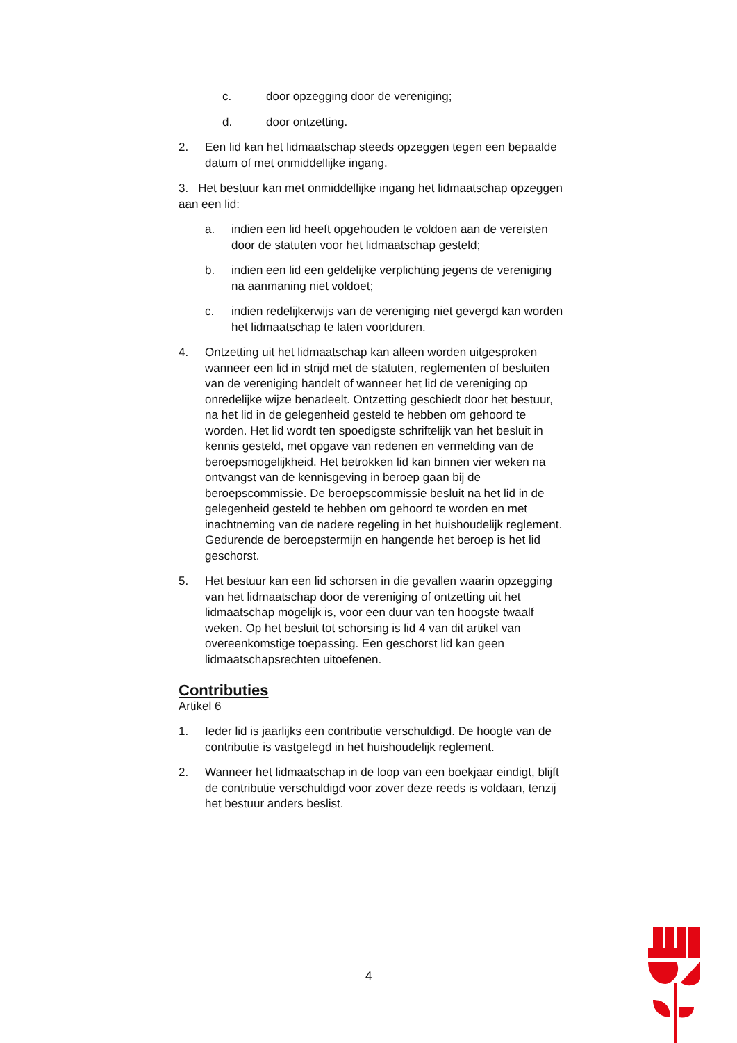c. door opzegging door de vereniging;
d. door ontzetting.
2. Een lid kan het lidmaatschap steeds opzeggen tegen een bepaalde datum of met onmiddellijke ingang.
3. Het bestuur kan met onmiddellijke ingang het lidmaatschap opzeggen aan een lid:
a. indien een lid heeft opgehouden te voldoen aan de vereisten door de statuten voor het lidmaatschap gesteld;
b. indien een lid een geldelijke verplichting jegens de vereniging na aanmaning niet voldoet;
c. indien redelijkerwijs van de vereniging niet gevergd kan worden het lidmaatschap te laten voortduren.
4. Ontzetting uit het lidmaatschap kan alleen worden uitgesproken wanneer een lid in strijd met de statuten, reglementen of besluiten van de vereniging handelt of wanneer het lid de vereniging op onredelijke wijze benadeelt. Ontzetting geschiedt door het bestuur, na het lid in de gelegenheid gesteld te hebben om gehoord te worden. Het lid wordt ten spoedigste schriftelijk van het besluit in kennis gesteld, met opgave van redenen en vermelding van de beroepsmogelijkheid. Het betrokken lid kan binnen vier weken na ontvangst van de kennisgeving in beroep gaan bij de beroepscommissie. De beroepscommissie besluit na het lid in de gelegenheid gesteld te hebben om gehoord te worden en met inachtneming van de nadere regeling in het huishoudelijk reglement. Gedurende de beroepstermijn en hangende het beroep is het lid geschorst.
5. Het bestuur kan een lid schorsen in die gevallen waarin opzegging van het lidmaatschap door de vereniging of ontzetting uit het lidmaatschap mogelijk is, voor een duur van ten hoogste twaalf weken. Op het besluit tot schorsing is lid 4 van dit artikel van overeenkomstige toepassing. Een geschorst lid kan geen lidmaatschapsrechten uitoefenen.
Contributies
Artikel 6
1. Ieder lid is jaarlijks een contributie verschuldigd. De hoogte van de contributie is vastgelegd in het huishoudelijk reglement.
2. Wanneer het lidmaatschap in de loop van een boekjaar eindigt, blijft de contributie verschuldigd voor zover deze reeds is voldaan, tenzij het bestuur anders beslist.
4